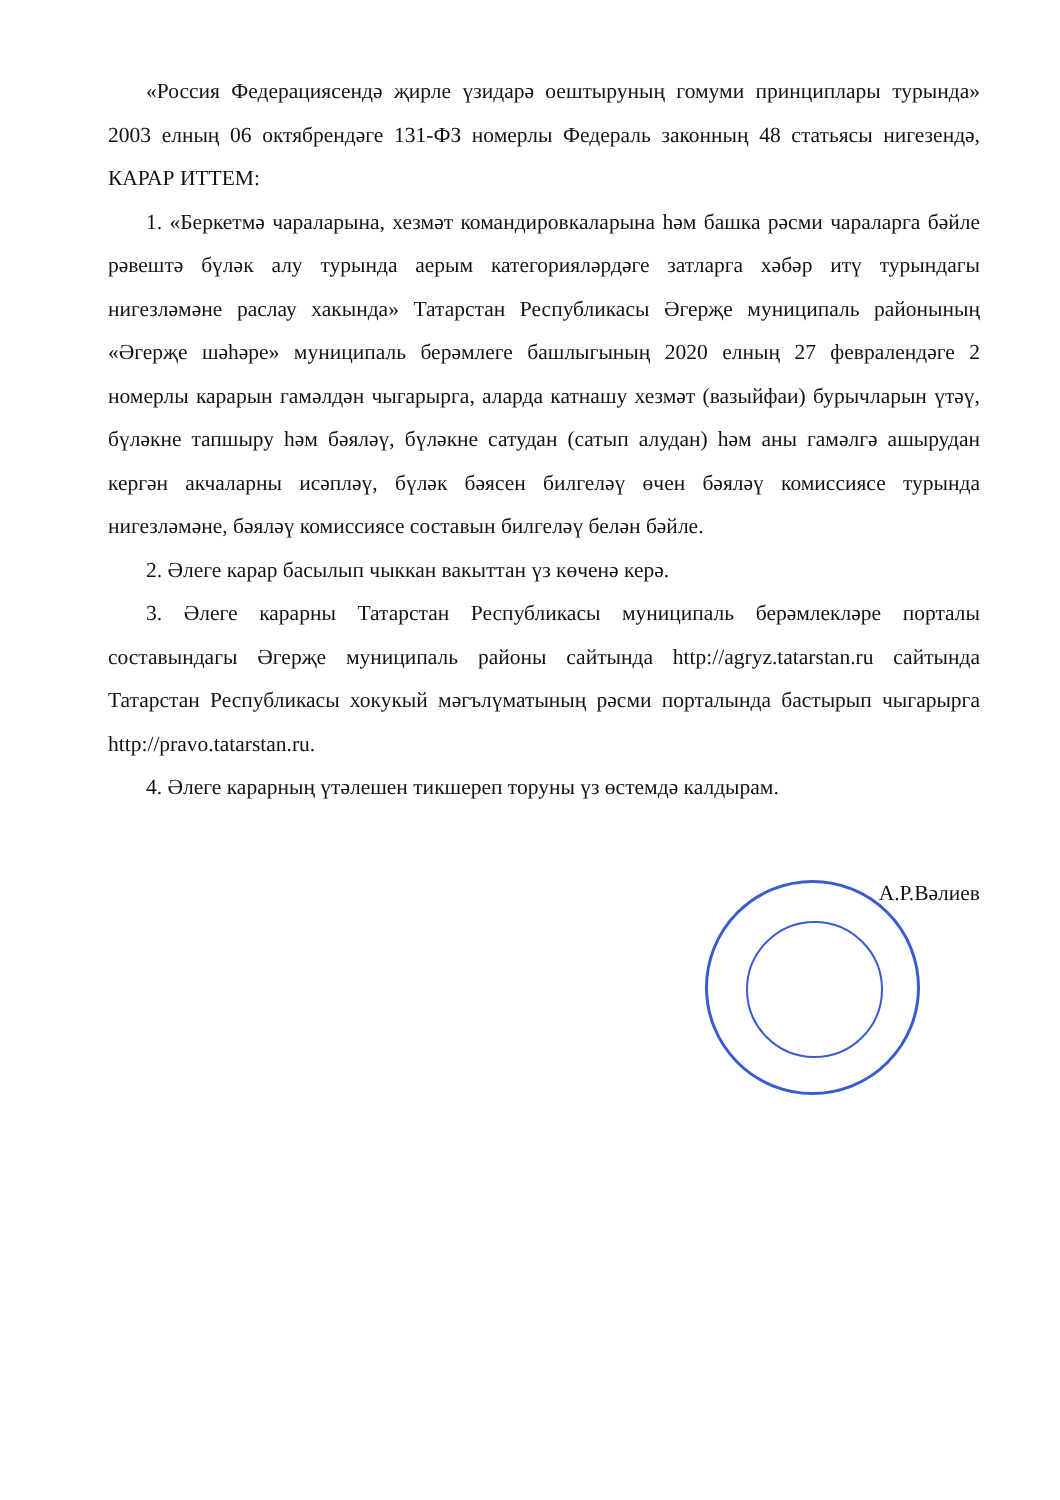«Россия Федерациясендә җирле үзидарә оештыруның гомуми принциплары турында» 2003 елның 06 октябрендәге 131-ФЗ номерлы Федераль законның 48 статьясы нигезендә, КАРАР ИТТЕМ:
1. «Беркетмә чараларына, хезмәт командировкаларына һәм башка рәсми чараларга бәйле рәвештә бүләк алу турында аерым категорияләрдәге затларга хәбәр итү турындагы нигезләмәне раслау хакында» Татарстан Республикасы Әгерҗе муниципаль районының «Әгерҗе шәһәре» муниципаль берәмлеге башлыгының 2020 елның 27 февралендәге 2 номерлы карарын гамәлдән чыгарырга, аларда катнашу хезмәт (вазыйфаи) бурычларын үтәү, бүләкне тапшыру һәм бәяләү, бүләкне сатудан (сатып алудан) һәм аны гамәлгә ашырудан кергән акчаларны исәплəү, бүләк бәясен билгеләү өчен бәяләү комиссиясе турында нигезләмәне, бәяләү комиссиясе составын билгеләү белән бәйле.
2. Әлеге карар басылып чыккан вакыттан үз көченә керә.
3. Әлеге карарны Татарстан Республикасы муниципаль берәмлекләре порталы составындагы Әгерҗе муниципаль районы сайтында http://agryz.tatarstan.ru сайтында Татарстан Республикасы хокукый мәгълүматының рәсми порталында бастырып чыгарырга http://pravo.tatarstan.ru.
4. Әлеге карарның үтәлешен тикшереп торуны үз өстемдә калдырам.
А.Р.Вәлиев